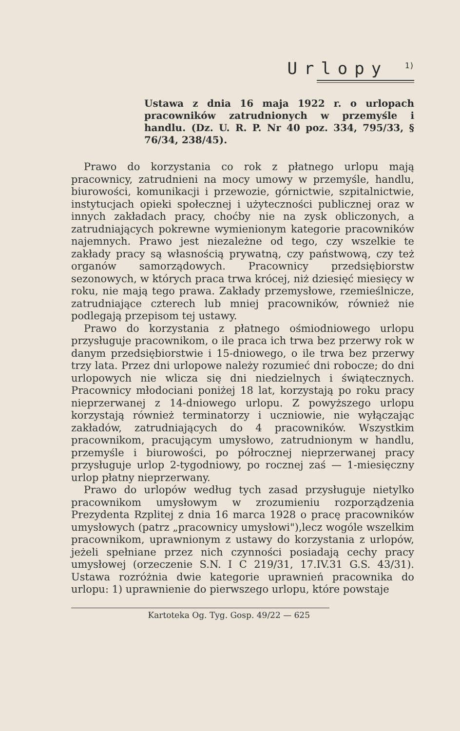Urlopy <sup>1)</sup>
Ustawa z dnia 16 maja 1922 r. o urlopach pracowników zatrudnionych w przemyśle i handlu. (Dz. U. R. P. Nr 40 poz. 334, 795/33, § 76/34, 238/45).
Prawo do korzystania co rok z płatnego urlopu mają pracownicy, zatrudnieni na mocy umowy w przemyśle, handlu, biurowości, komunikacji i przewozie, górnictwie, szpitalnictwie, instytucjach opieki społecznej i użyteczności publicznej oraz w innych zakładach pracy, choćby nie na zysk obliczonych, a zatrudniających pokrewne wymienionym kategorie pracowników najemnych. Prawo jest niezależne od tego, czy wszelkie te zakłady pracy są własnością prywatną, czy państwową, czy też organów samorządowych. Pracownicy przedsiębiorstw sezonowych, w których praca trwa krócej, niż dziesięć miesięcy w roku, nie mają tego prawa. Zakłady przemysłowe, rzemieślnicze, zatrudniające czterech lub mniej pracowników, również nie podlegają przepisom tej ustawy.
Prawo do korzystania z płatnego ośmiodniowego urlopu przysługuje pracownikom, o ile praca ich trwa bez przerwy rok w danym przedsiębiorstwie i 15-dniowego, o ile trwa bez przerwy trzy lata. Przez dni urlopowe należy rozumieć dni robocze; do dni urlopowych nie wlicza się dni niedzielnych i świątecznych. Pracownicy młodociani poniżej 18 lat, korzystają po roku pracy nieprzerwanej z 14-dniowego urlopu. Z powyższego urlopu korzystają również terminatorzy i uczniowie, nie wyłączając zakładów, zatrudniających do 4 pracowników. Wszystkim pracownikom, pracującym umysłowo, zatrudnionym w handlu, przemyśle i biurowości, po półrocznej nieprzerwanej pracy przysługuje urlop 2-tygodniowy, po rocznej zaś — 1-miesięczny urlop płatny nieprzerwany.
Prawo do urlopów według tych zasad przysługuje nietylko pracownikom umysłowym w zrozumieniu rozporządzenia Prezydenta Rzplitej z dnia 16 marca 1928 o pracę pracowników umysłowych (patrz „pracownicy umysłowi"),lecz wogóle wszelkim pracownikom, uprawnionym z ustawy do korzystania z urlopów, jeżeli spełniane przez nich czynności posiadają cechy pracy umysłowej (orzeczenie S.N. I C 219/31, 17.IV.31 G.S. 43/31). Ustawa rozróżnia dwie kategorie uprawnień pracownika do urlopu: 1) uprawnienie do pierwszego urlopu, które powstaje
Kartoteka Og. Tyg. Gosp. 49/22 — 625